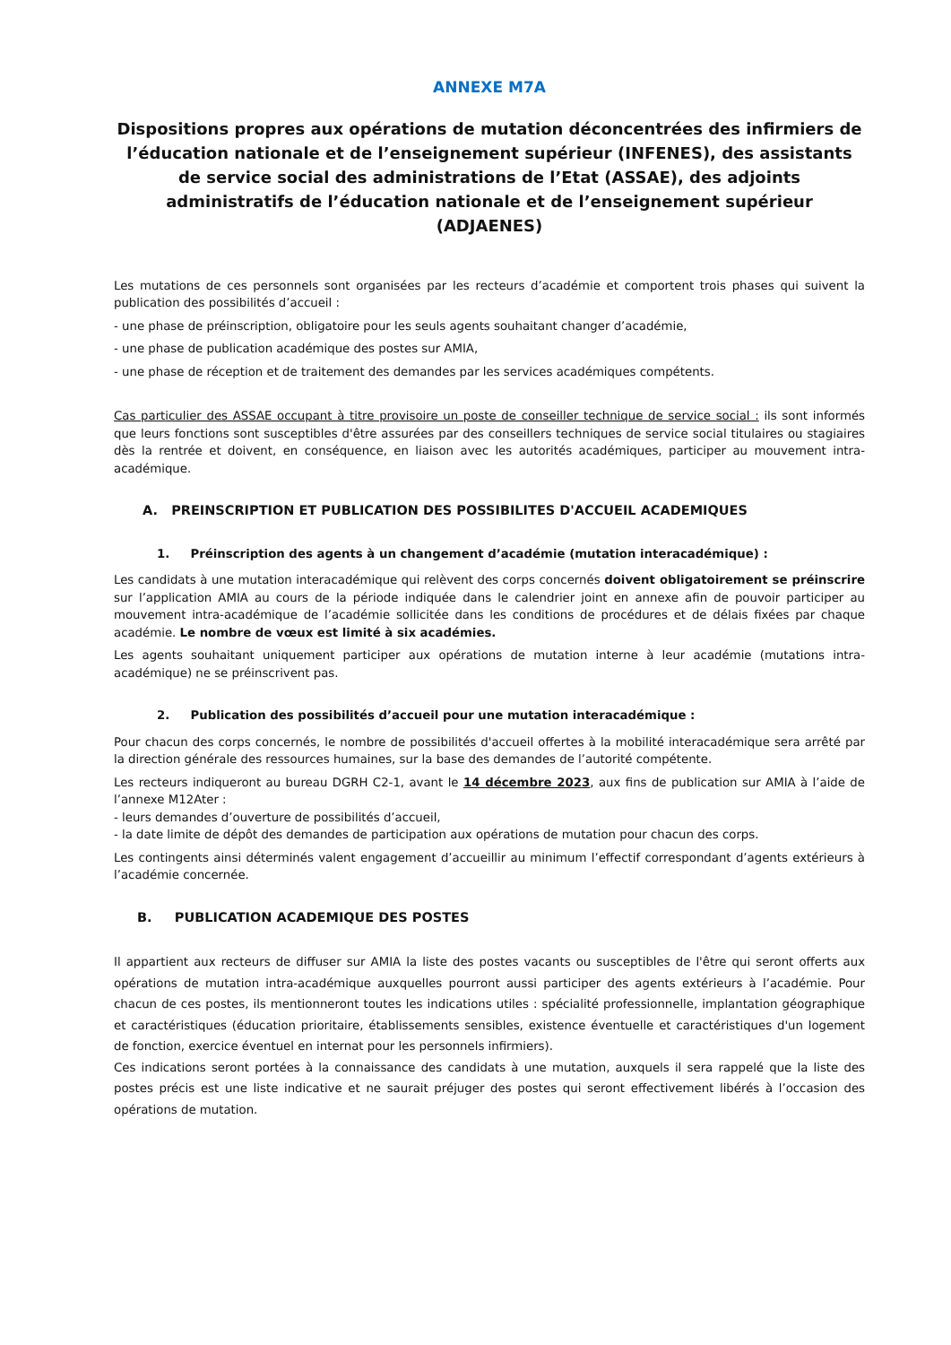ANNEXE M7A
Dispositions propres aux opérations de mutation déconcentrées des infirmiers de l’éducation nationale et de l’enseignement supérieur (INFENES), des assistants de service social des administrations de l’Etat (ASSAE), des adjoints administratifs de l’éducation nationale et de l’enseignement supérieur (ADJAENES)
Les mutations de ces personnels sont organisées par les recteurs d’académie et comportent trois phases qui suivent la publication des possibilités d’accueil :
- une phase de préinscription, obligatoire pour les seuls agents souhaitant changer d’académie,
- une phase de publication académique des postes sur AMIA,
- une phase de réception et de traitement des demandes par les services académiques compétents.
Cas particulier des ASSAE occupant à titre provisoire un poste de conseiller technique de service social : ils sont informés que leurs fonctions sont susceptibles d'être assurées par des conseillers techniques de service social titulaires ou stagiaires dès la rentrée et doivent, en conséquence, en liaison avec les autorités académiques, participer au mouvement intra-académique.
A. PREINSCRIPTION ET PUBLICATION DES POSSIBILITES D'ACCUEIL ACADEMIQUES
1. Préinscription des agents à un changement d’académie (mutation interacadémique) :
Les candidats à une mutation interacadémique qui relèvent des corps concernés doivent obligatoirement se préinscrire sur l’application AMIA au cours de la période indiquée dans le calendrier joint en annexe afin de pouvoir participer au mouvement intra-académique de l’académie sollicitée dans les conditions de procédures et de délais fixées par chaque académie. Le nombre de vœux est limité à six académies.
Les agents souhaitant uniquement participer aux opérations de mutation interne à leur académie (mutations intra-académique) ne se préinscrivent pas.
2. Publication des possibilités d’accueil pour une mutation interacadémique :
Pour chacun des corps concernés, le nombre de possibilités d'accueil offertes à la mobilité interacadémique sera arrêté par la direction générale des ressources humaines, sur la base des demandes de l’autorité compétente.
Les recteurs indiqueront au bureau DGRH C2-1, avant le 14 décembre 2023, aux fins de publication sur AMIA à l’aide de l’annexe M12Ater :
- leurs demandes d’ouverture de possibilités d’accueil,
- la date limite de dépôt des demandes de participation aux opérations de mutation pour chacun des corps.
Les contingents ainsi déterminés valent engagement d’accueillir au minimum l’effectif correspondant d’agents extérieurs à l’académie concernée.
B. PUBLICATION ACADEMIQUE DES POSTES
Il appartient aux recteurs de diffuser sur AMIA la liste des postes vacants ou susceptibles de l'être qui seront offerts aux opérations de mutation intra-académique auxquelles pourront aussi participer des agents extérieurs à l’académie. Pour chacun de ces postes, ils mentionneront toutes les indications utiles : spécialité professionnelle, implantation géographique et caractéristiques (éducation prioritaire, établissements sensibles, existence éventuelle et caractéristiques d'un logement de fonction, exercice éventuel en internat pour les personnels infirmiers).
Ces indications seront portées à la connaissance des candidats à une mutation, auxquels il sera rappelé que la liste des postes précis est une liste indicative et ne saurait préjuger des postes qui seront effectivement libérés à l’occasion des opérations de mutation.